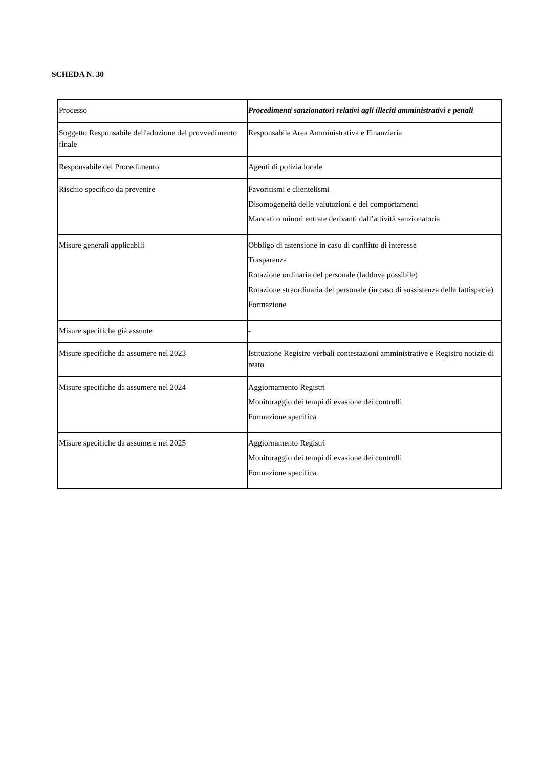SCHEDA N. 30
| Processo | Procedimenti sanzionatori relativi agli illeciti amministrativi e penali |
| Soggetto Responsabile dell'adozione del provvedimento finale | Responsabile Area Amministrativa e Finanziaria |
| Responsabile del Procedimento | Agenti di polizia locale |
| Rischio specifico da prevenire | Favoritismi e clientelismi Disomogeneità delle valutazioni e dei comportamenti Mancati o minori entrate derivanti dall’attività sanzionatoria |
| Misure generali applicabili | Obbligo di astensione in caso di conflitto di interesse Trasparenza Rotazione ordinaria del personale (laddove possibile) Rotazione straordinaria del personale (in caso di sussistenza della fattispecie) Formazione |
| Misure specifiche già assunte | - |
| Misure specifiche da assumere nel 2023 | Istituzione Registro verbali contestazioni amministrative e Registro notizie di reato |
| Misure specifiche da assumere nel 2024 | Aggiornamento Registri Monitoraggio dei tempi di evasione dei controlli Formazione specifica |
| Misure specifiche da assumere nel 2025 | Aggiornamento Registri Monitoraggio dei tempi di evasione dei controlli Formazione specifica |